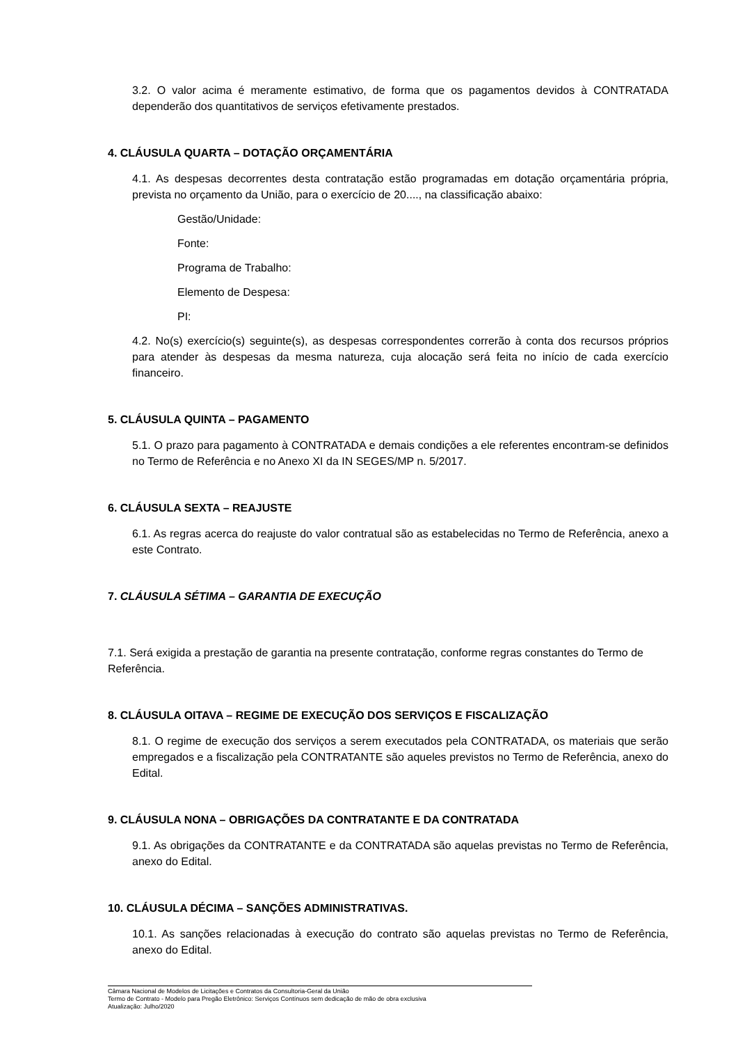3.2. O valor acima é meramente estimativo, de forma que os pagamentos devidos à CONTRATADA dependerão dos quantitativos de serviços efetivamente prestados.
4. CLÁUSULA QUARTA – DOTAÇÃO ORÇAMENTÁRIA
4.1. As despesas decorrentes desta contratação estão programadas em dotação orçamentária própria, prevista no orçamento da União, para o exercício de 20...., na classificação abaixo:
Gestão/Unidade:
Fonte:
Programa de Trabalho:
Elemento de Despesa:
PI:
4.2. No(s) exercício(s) seguinte(s), as despesas correspondentes correrão à conta dos recursos próprios para atender às despesas da mesma natureza, cuja alocação será feita no início de cada exercício financeiro.
5. CLÁUSULA QUINTA – PAGAMENTO
5.1. O prazo para pagamento à CONTRATADA e demais condições a ele referentes encontram-se definidos no Termo de Referência e no Anexo XI da IN SEGES/MP n. 5/2017.
6. CLÁUSULA SEXTA – REAJUSTE
6.1. As regras acerca do reajuste do valor contratual são as estabelecidas no Termo de Referência, anexo a este Contrato.
7. CLÁUSULA SÉTIMA – GARANTIA DE EXECUÇÃO
7.1. Será exigida a prestação de garantia na presente contratação, conforme regras constantes do Termo de Referência.
8. CLÁUSULA OITAVA – REGIME DE EXECUÇÃO DOS SERVIÇOS E FISCALIZAÇÃO
8.1. O regime de execução dos serviços a serem executados pela CONTRATADA, os materiais que serão empregados e a fiscalização pela CONTRATANTE são aqueles previstos no Termo de Referência, anexo do Edital.
9. CLÁUSULA NONA – OBRIGAÇÕES DA CONTRATANTE E DA CONTRATADA
9.1. As obrigações da CONTRATANTE e da CONTRATADA são aquelas previstas no Termo de Referência, anexo do Edital.
10. CLÁUSULA DÉCIMA – SANÇÕES ADMINISTRATIVAS.
10.1. As sanções relacionadas à execução do contrato são aquelas previstas no Termo de Referência, anexo do Edital.
Câmara Nacional de Modelos de Licitações e Contratos da Consultoria-Geral da União
Termo de Contrato - Modelo para Pregão Eletrônico: Serviços Contínuos sem dedicação de mão de obra exclusiva
Atualização: Julho/2020